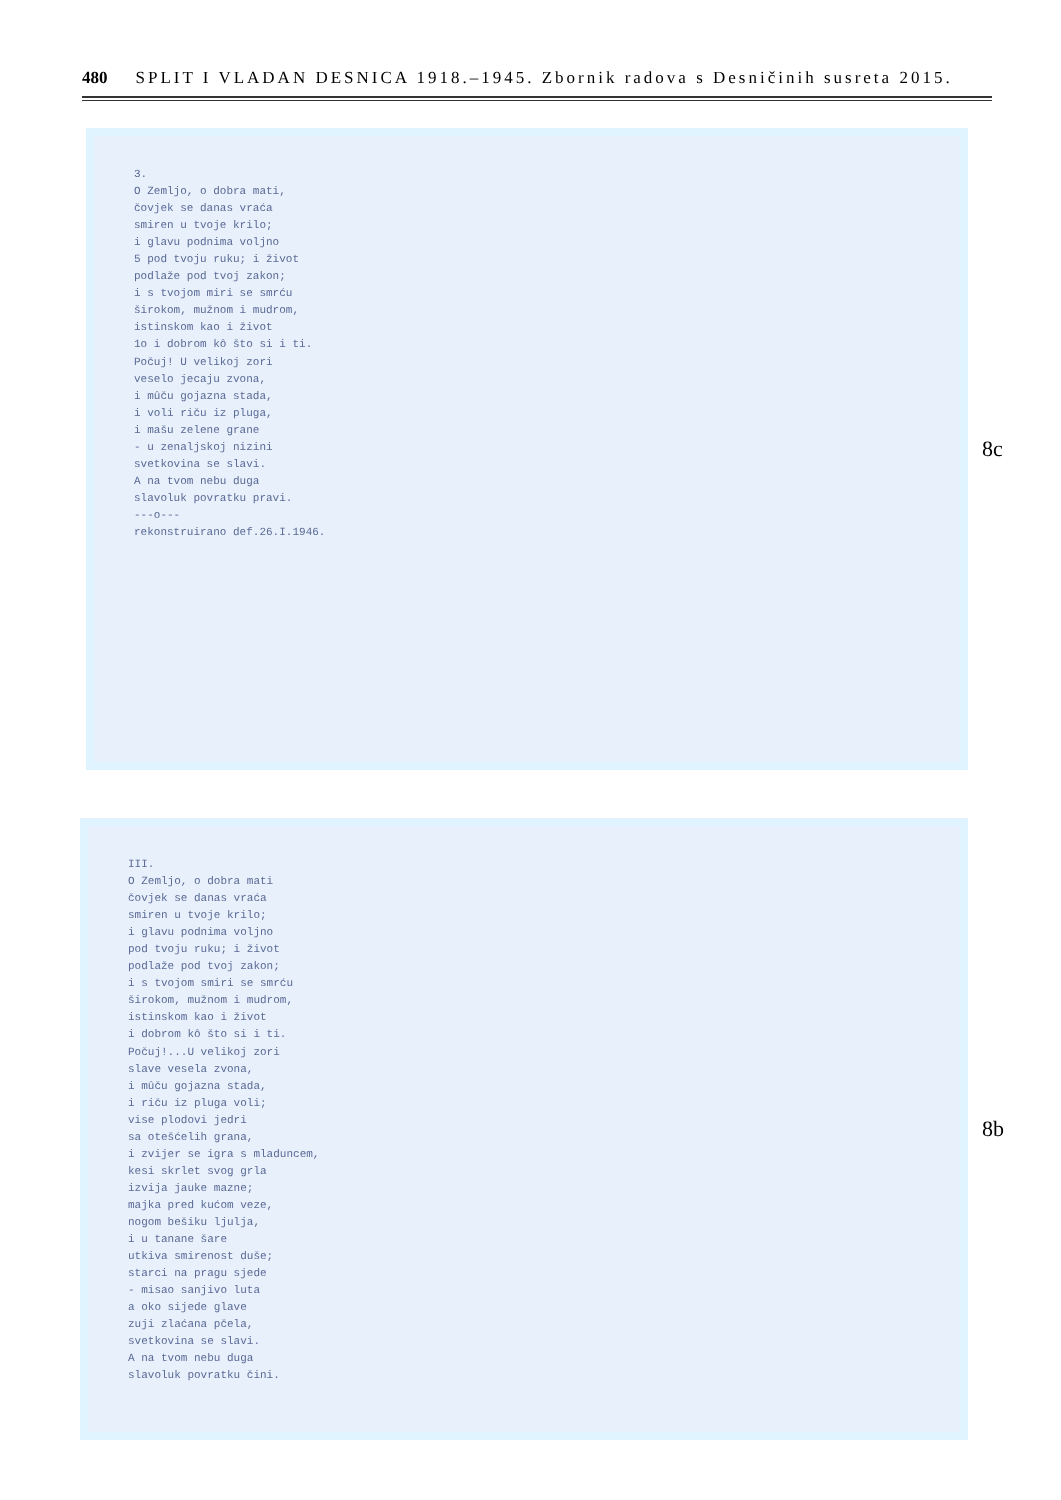480 SPLIT I VLADAN DESNICA 1918.–1945. Zbornik radova s Desničinih susreta 2015.
3.
O Zemljo, o dobra mati,
čovjek se danas vraća
smiren u tvoje krilo;
i glavu podnima voljno
5 pod tvoju ruku; i život
podlaže pod tvoj zakon;
i s tvojom miri se smrću
širokom, mužnom i mudrom,
istinskom kao i život
1o i dobrom kô što si i ti.
Počuj! U velikoj zori
veselo jecaju zvona,
i mûču gojazna stada,
i voli riču iz pluga,
i mašu zelene grane
- u zenaljskoj nizini
svetkovina se slavi.
A na tvom nebu duga
slavoluk povratku pravi.
---o---
rekonstruirano def.26.I.1946.
8c
III.
O Zemljo, o dobra mati
čovjek se danas vraća
smiren u tvoje krilo;
i glavu podnima voljno
pod tvoju ruku; i život
podlaže pod tvoj zakon;
i s tvojom smiri se smrću
širokom, mužnom i mudrom,
istinskom kao i život
i dobrom kô što si i ti.
Počuj!...U velikoj zori
slave vesela zvona,
i mûču gojazna stada,
i riču iz pluga voli;
vise plodovi jedri
sa otešćelih grana,
i zvijer se igra s mladuncem,
kesi skrlet svog grla
izvija jauke mazne;
majka pred kućom veze,
nogom bešiku ljulja,
i u tanane šare
utkiva smirenost duše;
starci na pragu sjede
- misao sanjivo luta
a oko sijede glave
zuji zlaćana pčela,
svetkovina se slavi.
A na tvom nebu duga
slavoluk povratku čini.
8b